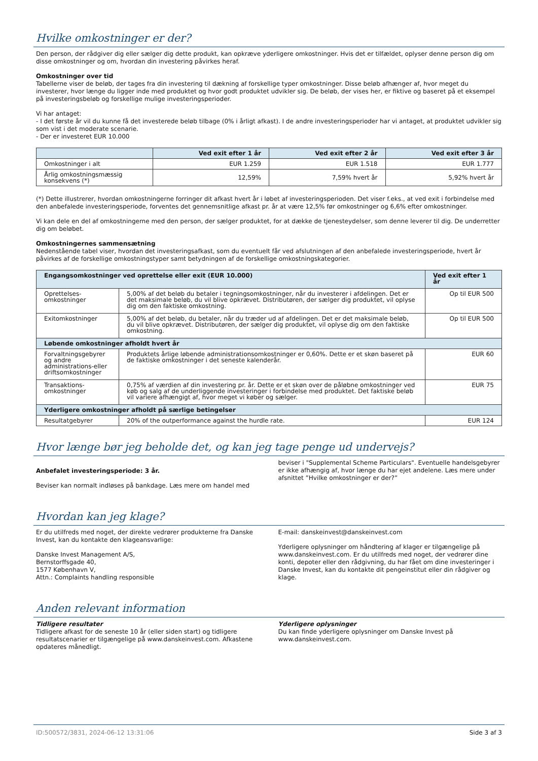Hvilke omkostninger er der?
Den person, der rådgiver dig eller sælger dig dette produkt, kan opkræve yderligere omkostninger. Hvis det er tilfældet, oplyser denne person dig om disse omkostninger og om, hvordan din investering påvirkes heraf.
Omkostninger over tid
Tabellerne viser de beløb, der tages fra din investering til dækning af forskellige typer omkostninger. Disse beløb afhænger af, hvor meget du investerer, hvor længe du ligger inde med produktet og hvor godt produktet udvikler sig. De beløb, der vises her, er fiktive og baseret på et eksempel på investeringsbeløb og forskellige mulige investeringsperioder.
Vi har antaget:
- I det første år vil du kunne få det investerede beløb tilbage (0% i årligt afkast). I de andre investeringsperioder har vi antaget, at produktet udvikler sig som vist i det moderate scenarie.
- Der er investeret EUR 10.000
| | Ved exit efter 1 år | Ved exit efter 2 år | Ved exit efter 3 år |
| --- | --- | --- | --- |
| Omkostninger i alt | EUR 1.259 | EUR 1.518 | EUR 1.777 |
| Årlig omkostningsmæssig konsekvens (*) | 12,59% | 7,59% hvert år | 5,92% hvert år |
(*) Dette illustrerer, hvordan omkostningerne forringer dit afkast hvert år i løbet af investeringsperioden. Det viser f.eks., at ved exit i forbindelse med den anbefalede investeringsperiode, forventes det gennemsnitlige afkast pr. år at være 12,5% før omkostninger og 6,6% efter omkostninger.
Vi kan dele en del af omkostningerne med den person, der sælger produktet, for at dække de tjenesteydelser, som denne leverer til dig. De underretter dig om beløbet.
Omkostningernes sammensætning
Nedenstående tabel viser, hvordan det investeringsafkast, som du eventuelt får ved afslutningen af den anbefalede investeringsperiode, hvert år påvirkes af de forskellige omkostningstyper samt betydningen af de forskellige omkostningskategorier.
| Engangsomkostninger ved oprettelse eller exit (EUR 10.000) | | Ved exit efter 1 år |
| --- | --- | --- |
| Oprettelses-omkostninger | 5,00% af det beløb du betaler i tegningsomkostninger, når du investerer i afdelingen. Det er det maksimale beløb, du vil blive opkrævet. Distributøren, der sælger dig produktet, vil oplyse dig om den faktiske omkostning. | Op til EUR 500 |
| Exitomkostninger | 5,00% af det beløb, du betaler, når du træder ud af afdelingen. Det er det maksimale beløb, du vil blive opkrævet. Distributøren, der sælger dig produktet, vil oplyse dig om den faktiske omkostning. | Op til EUR 500 |
| Løbende omkostninger afholdt hvert år | | |
| Forvaltningsgebyrer og andre administrations-eller driftsomkostninger | Produktets årlige løbende administrationsomkostninger er 0,60%. Dette er et skøn baseret på de faktiske omkostninger i det seneste kalenderår. | EUR 60 |
| Transaktions-omkostninger | 0,75% af værdien af din investering pr. år. Dette er et skøn over de påløbne omkostninger ved køb og salg af de underliggende investeringer i forbindelse med produktet. Det faktiske beløb vil variere afhængigt af, hvor meget vi køber og sælger. | EUR 75 |
| Yderligere omkostninger afholdt på særlige betingelser | | |
| Resultatgebyrer | 20% of the outperformance against the hurdle rate. | EUR 124 |
Hvor længe bør jeg beholde det, og kan jeg tage penge ud undervejs?
Anbefalet investeringsperiode: 3 år.
Beviser kan normalt indløses på bankdage. Læs mere om handel med
beviser i "Supplemental Scheme Particulars". Eventuelle handelsgebyrer er ikke afhængig af, hvor længe du har ejet andelene. Læs mere under afsnittet ”Hvilke omkostninger er der?”
Hvordan kan jeg klage?
Er du utilfreds med noget, der direkte vedrører produkterne fra Danske Invest, kan du kontakte den klageansvarlige:
Danske Invest Management A/S,
Bernstorffsgade 40,
1577 København V,
Attn.: Complaints handling responsible
E-mail: danskeinvest@danskeinvest.com
Yderligere oplysninger om håndtering af klager er tilgængelige på www.danskeinvest.com. Er du utilfreds med noget, der vedrører dine konti, depoter eller den rådgivning, du har fået om dine investeringer i Danske Invest, kan du kontakte dit pengeinstitut eller din rådgiver og klage.
Anden relevant information
Tidligere resultater
Tidligere afkast for de seneste 10 år (eller siden start) og tidligere resultatscenarier er tilgængelige på www.danskeinvest.com. Afkastene opdateres månedligt.
Yderligere oplysninger
Du kan finde yderligere oplysninger om Danske Invest på www.danskeinvest.com.
ID:500572/3831, 2024-06-12 13:31:06 Side 3 af 3